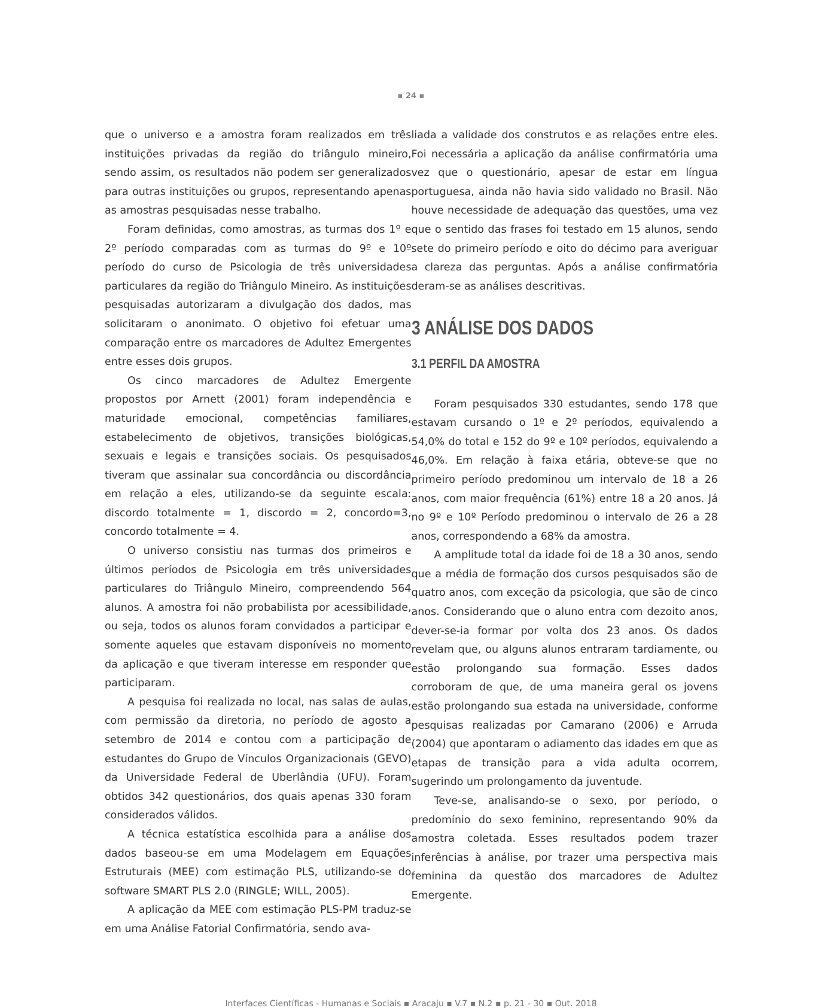▪ 24 ▪
que o universo e a amostra foram realizados em três instituições privadas da região do triângulo mineiro, sendo assim, os resultados não podem ser generalizados para outras instituições ou grupos, representando apenas as amostras pesquisadas nesse trabalho.
Foram definidas, como amostras, as turmas dos 1º e 2º período comparadas com as turmas do 9º e 10º período do curso de Psicologia de três universidades particulares da região do Triângulo Mineiro. As instituições pesquisadas autorizaram a divulgação dos dados, mas solicitaram o anonimato. O objetivo foi efetuar uma comparação entre os marcadores de Adultez Emergentes entre esses dois grupos.
Os cinco marcadores de Adultez Emergente propostos por Arnett (2001) foram independência e maturidade emocional, competências familiares, estabelecimento de objetivos, transições biológicas, sexuais e legais e transições sociais. Os pesquisados tiveram que assinalar sua concordância ou discordância em relação a eles, utilizando-se da seguinte escala: discordo totalmente = 1, discordo = 2, concordo=3, concordo totalmente = 4.
O universo consistiu nas turmas dos primeiros e últimos períodos de Psicologia em três universidades particulares do Triângulo Mineiro, compreendendo 564 alunos. A amostra foi não probabilista por acessibilidade, ou seja, todos os alunos foram convidados a participar e somente aqueles que estavam disponíveis no momento da aplicação e que tiveram interesse em responder que participaram.
A pesquisa foi realizada no local, nas salas de aulas, com permissão da diretoria, no período de agosto a setembro de 2014 e contou com a participação de estudantes do Grupo de Vínculos Organizacionais (GEVO) da Universidade Federal de Uberlândia (UFU). Foram obtidos 342 questionários, dos quais apenas 330 foram considerados válidos.
A técnica estatística escolhida para a análise dos dados baseou-se em uma Modelagem em Equações Estruturais (MEE) com estimação PLS, utilizando-se do software SMART PLS 2.0 (RINGLE; WILL, 2005).
A aplicação da MEE com estimação PLS-PM traduz-se em uma Análise Fatorial Confirmatória, sendo ava-
liada a validade dos construtos e as relações entre eles. Foi necessária a aplicação da análise confirmatória uma vez que o questionário, apesar de estar em língua portuguesa, ainda não havia sido validado no Brasil. Não houve necessidade de adequação das questões, uma vez que o sentido das frases foi testado em 15 alunos, sendo sete do primeiro período e oito do décimo para averiguar a clareza das perguntas. Após a análise confirmatória deram-se as análises descritivas.
3 ANÁLISE DOS DADOS
3.1 PERFIL DA AMOSTRA
Foram pesquisados 330 estudantes, sendo 178 que estavam cursando o 1º e 2º períodos, equivalendo a 54,0% do total e 152 do 9º e 10º períodos, equivalendo a 46,0%. Em relação à faixa etária, obteve-se que no primeiro período predominou um intervalo de 18 a 26 anos, com maior frequência (61%) entre 18 a 20 anos. Já no 9º e 10º Período predominou o intervalo de 26 a 28 anos, correspondendo a 68% da amostra.
A amplitude total da idade foi de 18 a 30 anos, sendo que a média de formação dos cursos pesquisados são de quatro anos, com exceção da psicologia, que são de cinco anos. Considerando que o aluno entra com dezoito anos, dever-se-ia formar por volta dos 23 anos. Os dados revelam que, ou alguns alunos entraram tardiamente, ou estão prolongando sua formação. Esses dados corroboram de que, de uma maneira geral os jovens estão prolongando sua estada na universidade, conforme pesquisas realizadas por Camarano (2006) e Arruda (2004) que apontaram o adiamento das idades em que as etapas de transição para a vida adulta ocorrem, sugerindo um prolongamento da juventude.
Teve-se, analisando-se o sexo, por período, o predomínio do sexo feminino, representando 90% da amostra coletada. Esses resultados podem trazer inferências à análise, por trazer uma perspectiva mais feminina da questão dos marcadores de Adultez Emergente.
Interfaces Científicas - Humanas e Sociais ▪ Aracaju ▪ V.7 ▪ N.2 ▪ p. 21 - 30 ▪ Out. 2018